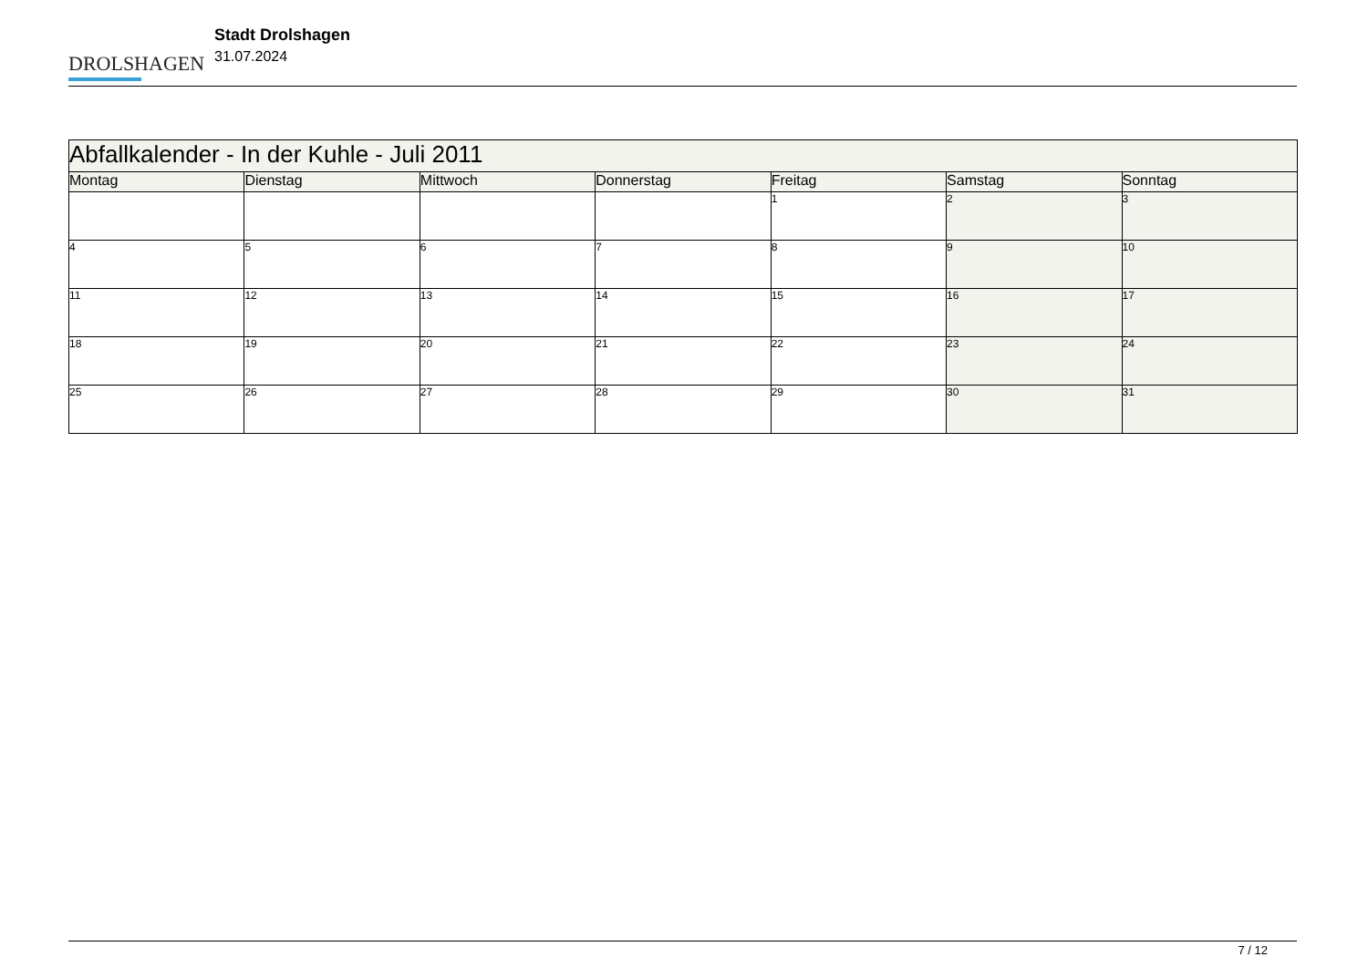DROLSHAGEN
Stadt Drolshagen
31.07.2024
| Abfallkalender - In der Kuhle - Juli 2011 | | | | | | |
| --- | --- | --- | --- | --- | --- | --- |
| Montag | Dienstag | Mittwoch | Donnerstag | Freitag | Samstag | Sonntag |
| | | | | 1 | 2 | 3 |
| 4 | 5 | 6 | 7 | 8 | 9 | 10 |
| 11 | 12 | 13 | 14 | 15 | 16 | 17 |
| 18 | 19 | 20 | 21 | 22 | 23 | 24 |
| 25 | 26 | 27 | 28 | 29 | 30 | 31 |
7 / 12